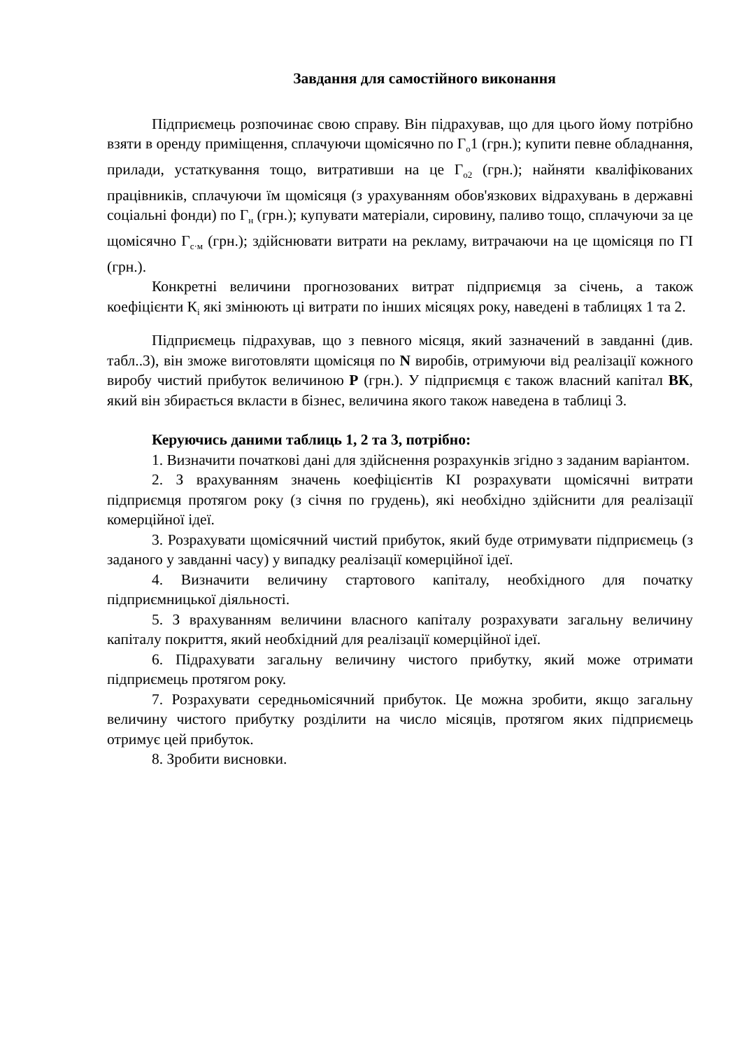Завдання для самостійного виконання
Підприємець розпочинає свою справу. Він підрахував, що для цього йому потрібно взяти в оренду приміщення, сплачуючи щомісячно по Г<sub>о</sub>1 (грн.); купити певне обладнання, прилади, устаткування тощо, витративши на це Г<sub>о2</sub> (грн.); найняти кваліфікованих працівників, сплачуючи їм щомісяця (з урахуванням обов'язкових відрахувань в державні соціальні фонди) по Г<sub>н</sub> (грн.); купувати матеріали, сировину, паливо тощо, сплачуючи за це щомісячно Г<sub>с·м</sub> (грн.); здійснювати витрати на рекламу, витрачаючи на це щомісяця по ГІ (грн.).
Конкретні величини прогнозованих витрат підприємця за січень, а також коефіцієнти К<sub>і</sub> які змінюють ці витрати по інших місяцях року, наведені в таблицях 1 та 2.
Підприємець підрахував, що з певного місяця, який зазначений в завданні (див. табл..3), він зможе виготовляти щомісяця по N виробів, отримуючи від реалізації кожного виробу чистий прибуток величиною Р (грн.). У підприємця є також власний капітал ВК, який він збирається вкласти в бізнес, величина якого також наведена в таблиці 3.
Керуючись даними таблиць 1, 2 та 3, потрібно:
1. Визначити початкові дані для здійснення розрахунків згідно з заданим варіантом.
2. З врахуванням значень коефіцієнтів КІ розрахувати щомісячні витрати підприємця протягом року (з січня по грудень), які необхідно здійснити для реалізації комерційної ідеї.
3. Розрахувати щомісячний чистий прибуток, який буде отримувати підприємець (з заданого у завданні часу) у випадку реалізації комерційної ідеї.
4. Визначити величину стартового капіталу, необхідного для початку підприємницької діяльності.
5. З врахуванням величини власного капіталу розрахувати загальну величину капіталу покриття, який необхідний для реалізації комерційної ідеї.
6. Підрахувати загальну величину чистого прибутку, який може отримати підприємець протягом року.
7. Розрахувати середньомісячний прибуток. Це можна зробити, якщо загальну величину чистого прибутку розділити на число місяців, протягом яких підприємець отримує цей прибуток.
8. Зробити висновки.